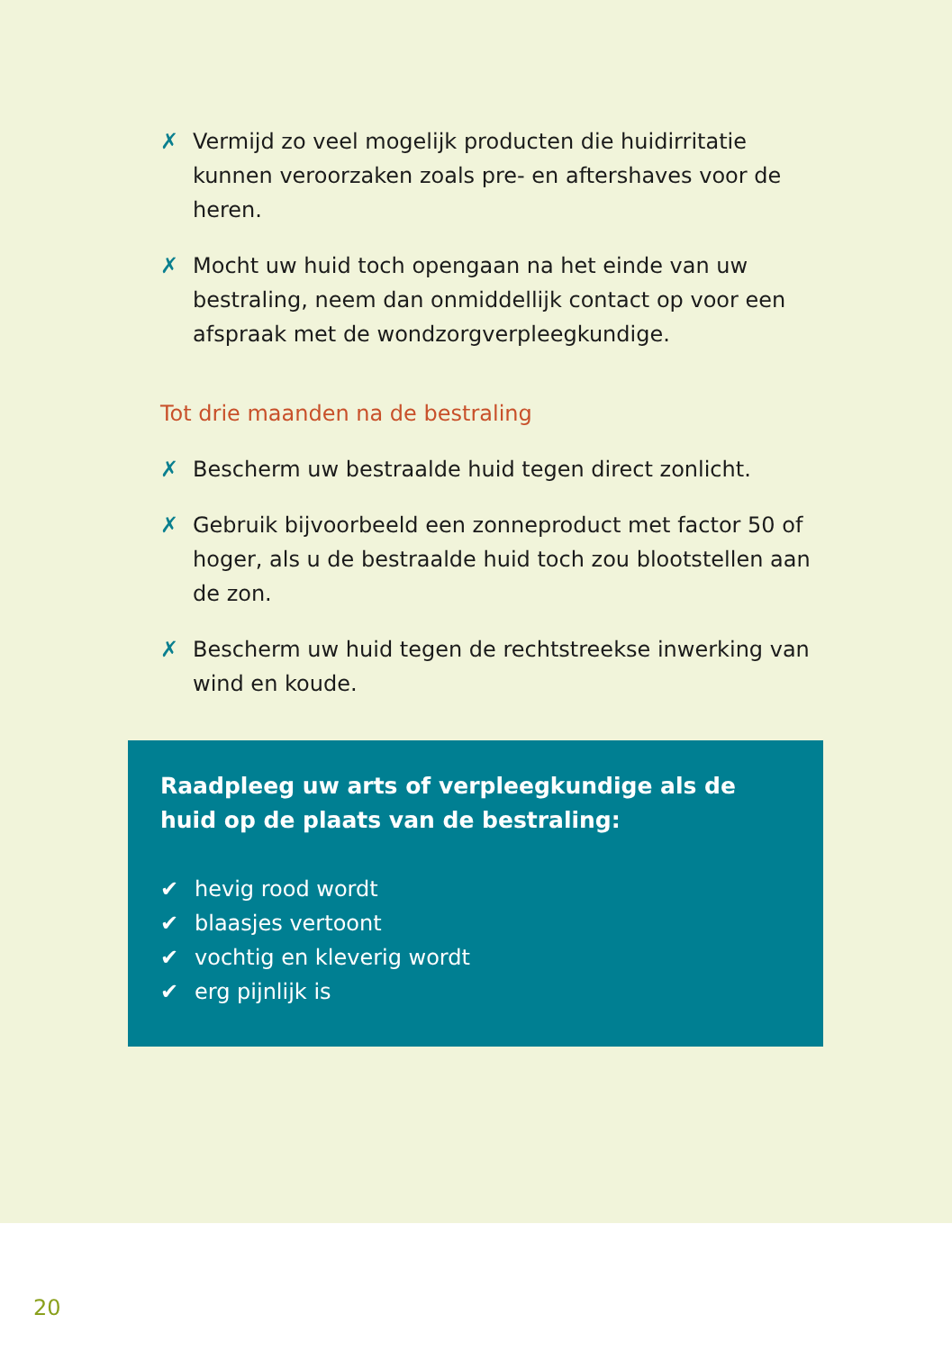✗ Vermijd zo veel mogelijk producten die huidirritatie kunnen veroorzaken zoals pre- en aftershaves voor de heren.
✗ Mocht uw huid toch opengaan na het einde van uw bestra­ling, neem dan onmiddellijk contact op voor een afspraak met de wondzorgverpleegkundige.
Tot drie maanden na de bestraling
✗ Bescherm uw bestraalde huid tegen direct zonlicht.
✗ Gebruik bijvoorbeeld een zonneproduct met factor 50 of hoger, als u de bestraalde huid toch zou blootstellen aan de zon.
✗ Bescherm uw huid tegen de rechtstreekse inwerking van wind en koude.
Raadpleeg uw arts of verpleegkundige als de huid op de plaats van de bestraling:
✔ hevig rood wordt
✔ blaasjes vertoont
✔ vochtig en kleverig wordt
✔ erg pijnlijk is
20